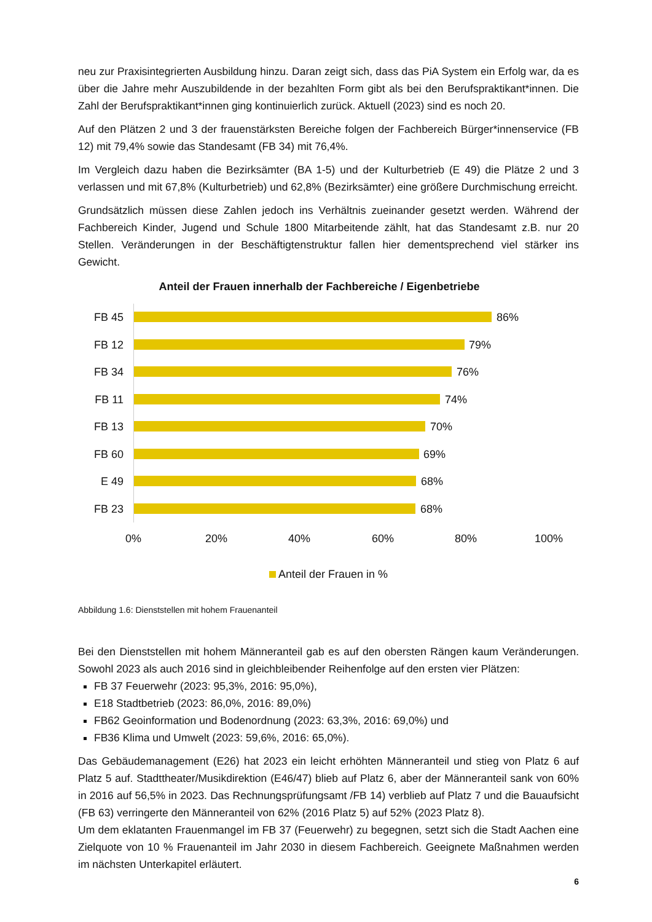neu zur Praxisintegrierten Ausbildung hinzu. Daran zeigt sich, dass das PiA System ein Erfolg war, da es über die Jahre mehr Auszubildende in der bezahlten Form gibt als bei den Berufspraktikant*innen. Die Zahl der Berufspraktikant*innen ging kontinuierlich zurück. Aktuell (2023) sind es noch 20.
Auf den Plätzen 2 und 3 der frauenstärksten Bereiche folgen der Fachbereich Bürger*innenservice (FB 12) mit 79,4% sowie das Standesamt (FB 34) mit 76,4%.
Im Vergleich dazu haben die Bezirksämter (BA 1-5) und der Kulturbetrieb (E 49) die Plätze 2 und 3 verlassen und mit 67,8% (Kulturbetrieb) und 62,8% (Bezirksämter) eine größere Durchmischung erreicht.
Grundsätzlich müssen diese Zahlen jedoch ins Verhältnis zueinander gesetzt werden. Während der Fachbereich Kinder, Jugend und Schule 1800 Mitarbeitende zählt, hat das Standesamt z.B. nur 20 Stellen. Veränderungen in der Beschäftigtenstruktur fallen hier dementsprechend viel stärker ins Gewicht.
Anteil der Frauen innerhalb der Fachbereiche / Eigenbetriebe
FB 45
86%
FB 12
79%
FB 34
76%
FB 11
74%
FB 13
70%
FB 60
69%
E 49
68%
FB 23
68%
0% 20% 40% 60% 80% 100%
Anteil der Frauen in %
Abbildung 1.6: Dienststellen mit hohem Frauenanteil
Bei den Dienststellen mit hohem Männeranteil gab es auf den obersten Rängen kaum Veränderungen. Sowohl 2023 als auch 2016 sind in gleichbleibender Reihenfolge auf den ersten vier Plätzen:
FB 37 Feuerwehr (2023: 95,3%, 2016: 95,0%),
E18 Stadtbetrieb (2023: 86,0%, 2016: 89,0%)
FB62 Geoinformation und Bodenordnung (2023: 63,3%, 2016: 69,0%) und
FB36 Klima und Umwelt (2023: 59,6%, 2016: 65,0%).
Das Gebäudemanagement (E26) hat 2023 ein leicht erhöhten Männeranteil und stieg von Platz 6 auf Platz 5 auf. Stadttheater/Musikdirektion (E46/47) blieb auf Platz 6, aber der Männeranteil sank von 60% in 2016 auf 56,5% in 2023. Das Rechnungsprüfungsamt /FB 14) verblieb auf Platz 7 und die Bauaufsicht (FB 63) verringerte den Männeranteil von 62% (2016 Platz 5) auf 52% (2023 Platz 8).
Um dem eklatanten Frauenmangel im FB 37 (Feuerwehr) zu begegnen, setzt sich die Stadt Aachen eine Zielquote von 10 % Frauenanteil im Jahr 2030 in diesem Fachbereich. Geeignete Maßnahmen werden im nächsten Unterkapitel erläutert.
6